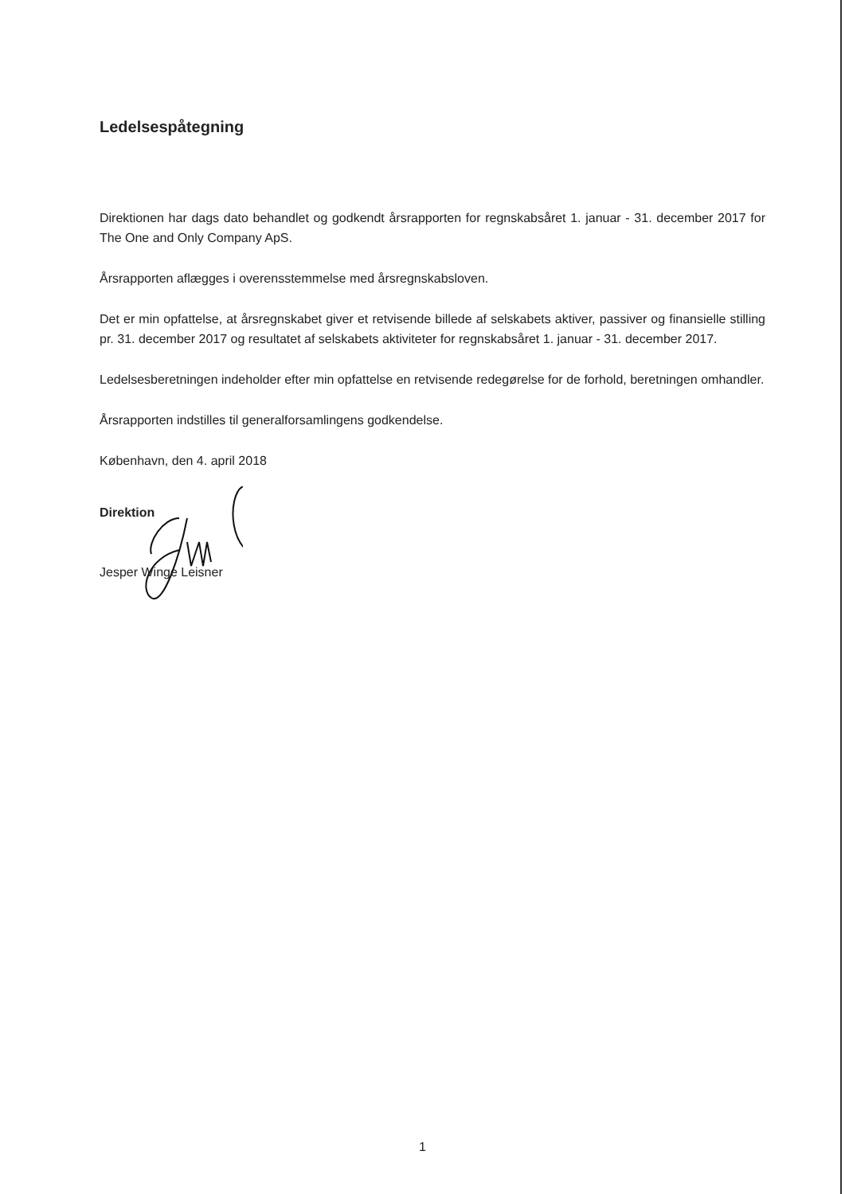Ledelsespåtegning
Direktionen har dags dato behandlet og godkendt årsrapporten for regnskabsåret 1. januar - 31. december 2017 for The One and Only Company ApS.
Årsrapporten aflægges i overensstemmelse med årsregnskabsloven.
Det er min opfattelse, at årsregnskabet giver et retvisende billede af selskabets aktiver, passiver og finansielle stilling pr. 31. december 2017 og resultatet af selskabets aktiviteter for regnskabsåret 1. januar - 31. december 2017.
Ledelsesberetningen indeholder efter min opfattelse en retvisende redegørelse for de forhold, beretningen omhandler.
Årsrapporten indstilles til generalforsamlingens godkendelse.
København, den 4. april 2018
Direktion
Jesper Winge Leisner
1